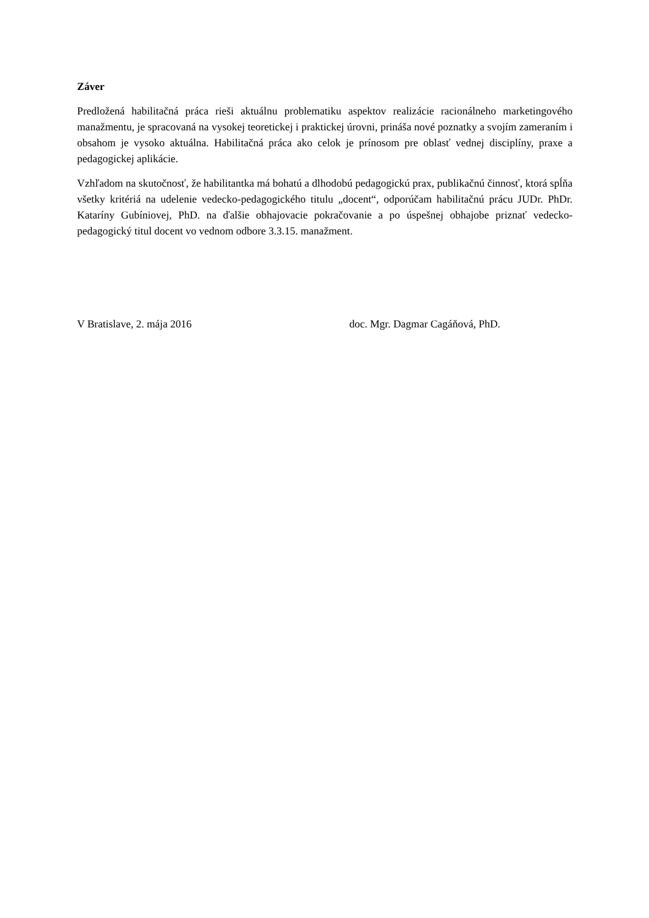Záver
Predložená habilitačná práca rieši aktuálnu problematiku aspektov realizácie racionálneho marketingového manažmentu, je spracovaná na vysokej teoretickej i praktickej úrovni, prináša nové poznatky a svojím zameraním i obsahom je vysoko aktuálna. Habilitačná práca ako celok je prínosom pre oblasť vednej disciplíny, praxe a pedagogickej aplikácie.
Vzhľadom na skutočnosť, že habilitantka má bohatú a dlhodobú pedagogickú prax, publikačnú činnosť, ktorá spĺňa všetky kritériá na udelenie vedecko-pedagogického titulu „docent“, odporúčam habilitačnú prácu JUDr. PhDr. Kataríny Gubíniovej, PhD. na ďalšie obhajovacie pokračovanie a po úspešnej obhajobe priznať vedecko-pedagogický titul docent vo vednom odbore 3.3.15. manažment.
V Bratislave, 2. mája 2016 doc. Mgr. Dagmar Cagáňová, PhD.